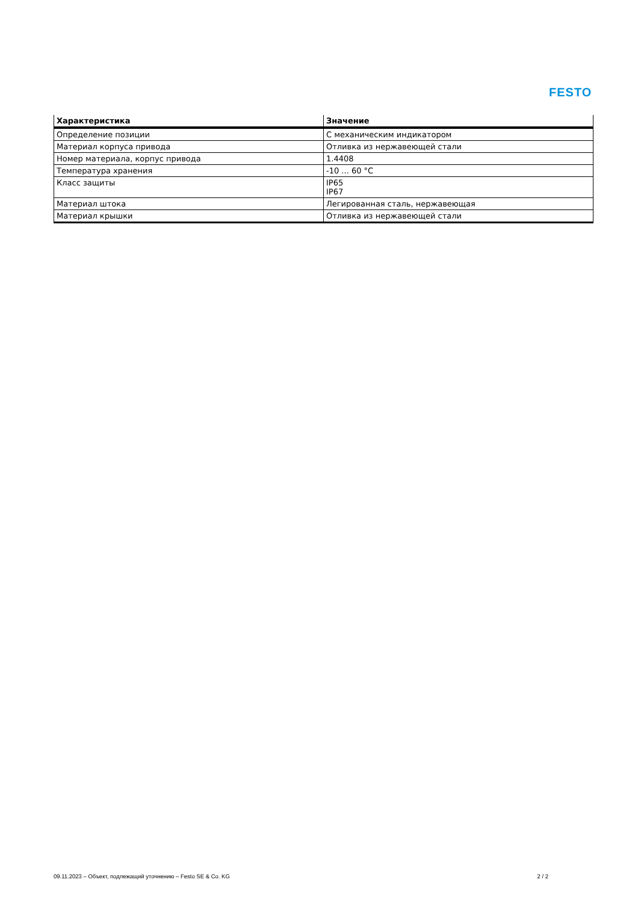FESTO
| Характеристика | Значение |
| --- | --- |
| Определение позиции | С механическим индикатором |
| Материал корпуса привода | Отливка из нержавеющей стали |
| Номер материала, корпус привода | 1.4408 |
| Температура хранения | -10 ... 60 °C |
| Класс защиты | IP65 IP67 |
| Материал штока | Легированная сталь, нержавеющая |
| Материал крышки | Отливка из нержавеющей стали |
09.11.2023 – Объект, подлежащий уточнению – Festo SE & Co. KG 2 / 2